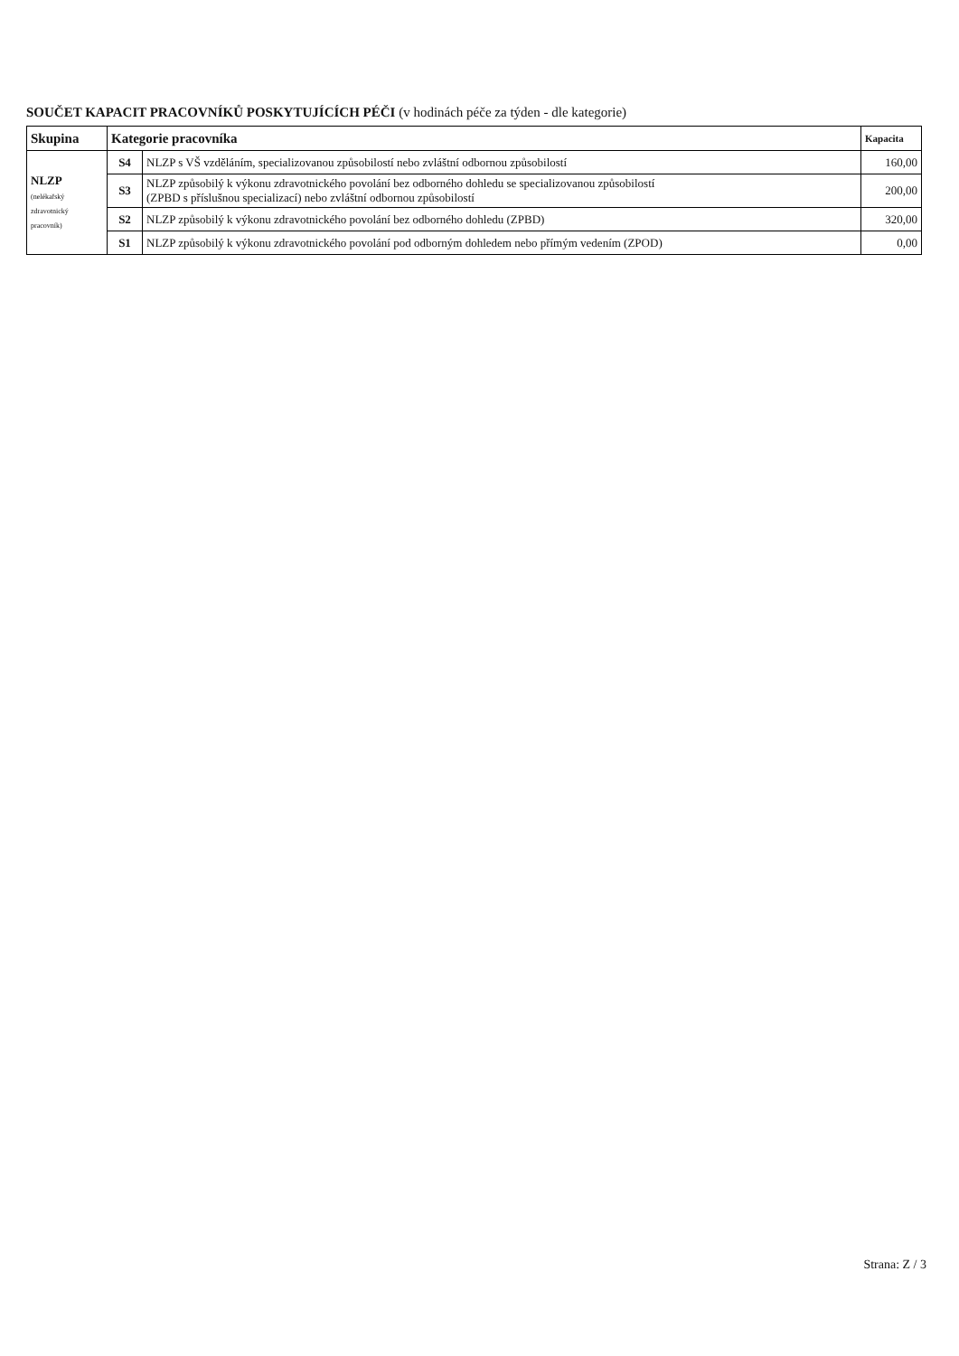SOUČET KAPACIT PRACOVNÍKŮ POSKYTUJÍCÍCH PÉČI (v hodinách péče za týden - dle kategorie)
| Skupina | Kategorie pracovníka | | Kapacita |
| --- | --- | --- | --- |
| NLZP (nelékařský zdravotnický pracovník) | S4 | NLZP s VŠ vzděláním, specializovanou způsobilostí nebo zvláštní odbornou způsobilostí | 160,00 |
| | S3 | NLZP způsobilý k výkonu zdravotnického povolání bez odborného dohledu se specializovanou způsobilostí (ZPBD s příslušnou specializací) nebo zvláštní odbornou způsobilostí | 200,00 |
| | S2 | NLZP způsobilý k výkonu zdravotnického povolání bez odborného dohledu (ZPBD) | 320,00 |
| | S1 | NLZP způsobilý k výkonu zdravotnického povolání pod odborným dohledem nebo přímým vedením (ZPOD) | 0,00 |
Strana: Z / 3